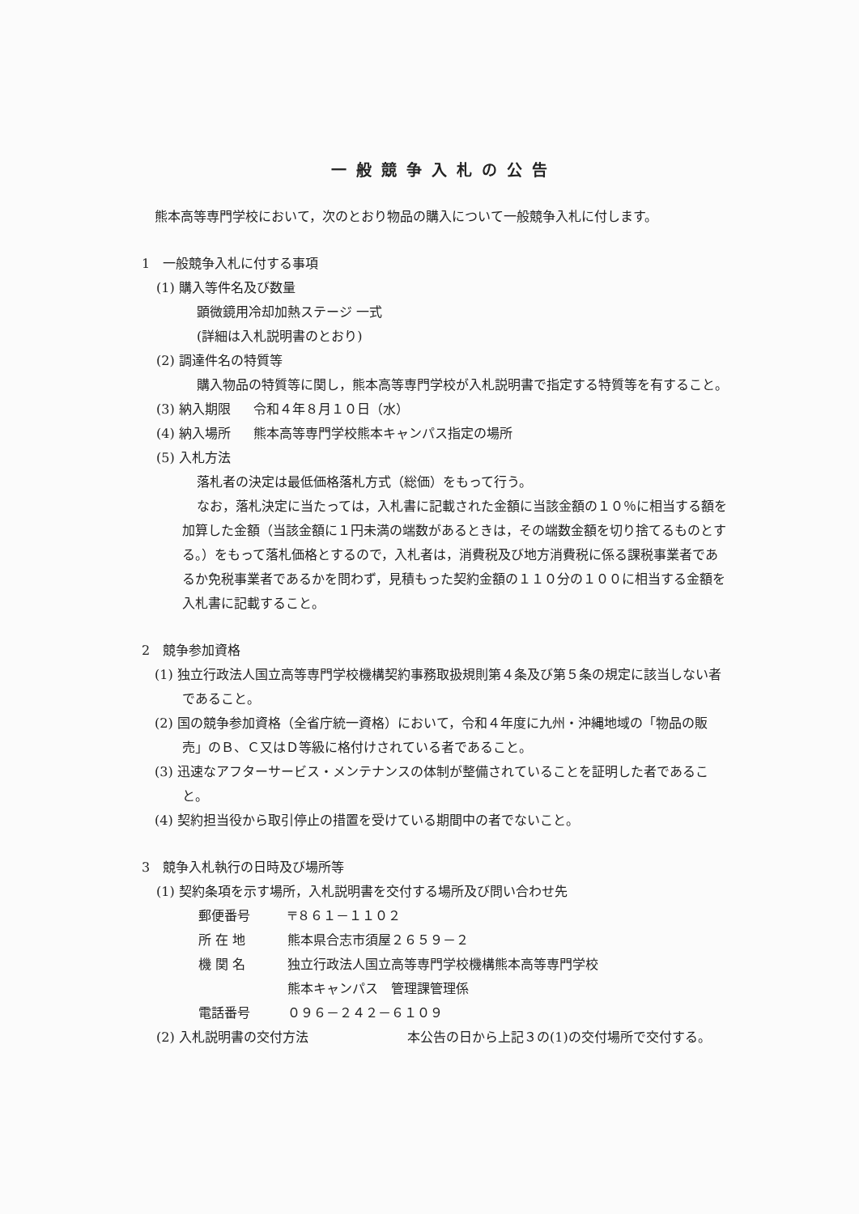一般競争入札の公告
熊本高等専門学校において，次のとおり物品の購入について一般競争入札に付します。
1　一般競争入札に付する事項
(1) 購入等件名及び数量
顕微鏡用冷却加熱ステージ 一式
(詳細は入札説明書のとおり)
(2) 調達件名の特質等
購入物品の特質等に関し，熊本高等専門学校が入札説明書で指定する特質等を有すること。
(3) 納入期限 令和４年８月１０日（水）
(4) 納入場所 熊本高等専門学校熊本キャンパス指定の場所
(5) 入札方法
落札者の決定は最低価格落札方式（総価）をもって行う。
なお，落札決定に当たっては，入札書に記載された金額に当該金額の１０％に相当する額を加算した金額（当該金額に１円未満の端数があるときは，その端数金額を切り捨てるものとする。）をもって落札価格とするので，入札者は，消費税及び地方消費税に係る課税事業者であるか免税事業者であるかを問わず，見積もった契約金額の１１０分の１００に相当する金額を入札書に記載すること。
2　競争参加資格
(1) 独立行政法人国立高等専門学校機構契約事務取扱規則第４条及び第５条の規定に該当しない者であること。
(2) 国の競争参加資格（全省庁統一資格）において，令和４年度に九州・沖縄地域の「物品の販売」のＢ、Ｃ又はＤ等級に格付けされている者であること。
(3) 迅速なアフターサービス・メンテナンスの体制が整備されていることを証明した者であること。
(4) 契約担当役から取引停止の措置を受けている期間中の者でないこと。
3　競争入札執行の日時及び場所等
(1) 契約条項を示す場所，入札説明書を交付する場所及び問い合わせ先
郵便番号 〒８６１－１１０２
所 在 地 熊本県合志市須屋２６５９－２
機 関 名 独立行政法人国立高等専門学校機構熊本高等専門学校
熊本キャンパス　管理課管理係
電話番号 ０９６－２４２－６１０９
(2) 入札説明書の交付方法 本公告の日から上記３の(1)の交付場所で交付する。